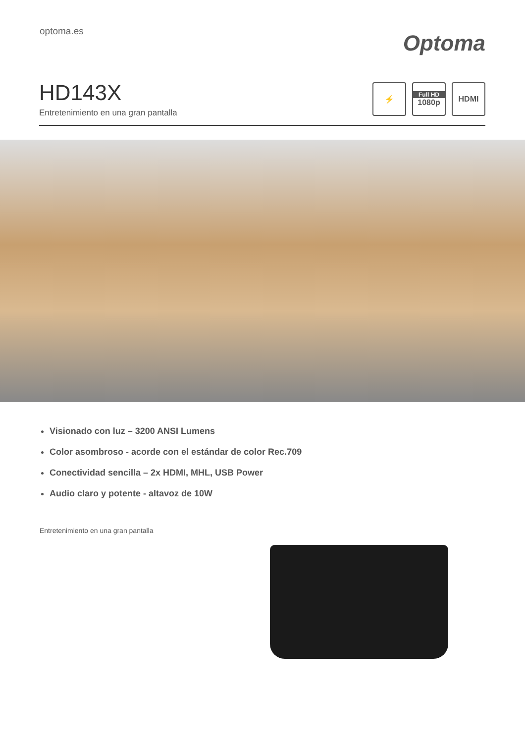optoma.es
Optoma
HD143X
Entretenimiento en una gran pantalla
⚡
Full HD
1080p
HDMI
Visionado con luz – 3200 ANSI Lumens
Color asombroso - acorde con el estándar de color Rec.709
Conectividad sencilla – 2x HDMI, MHL, USB Power
Audio claro y potente - altavoz de 10W
Entretenimiento en una gran pantalla